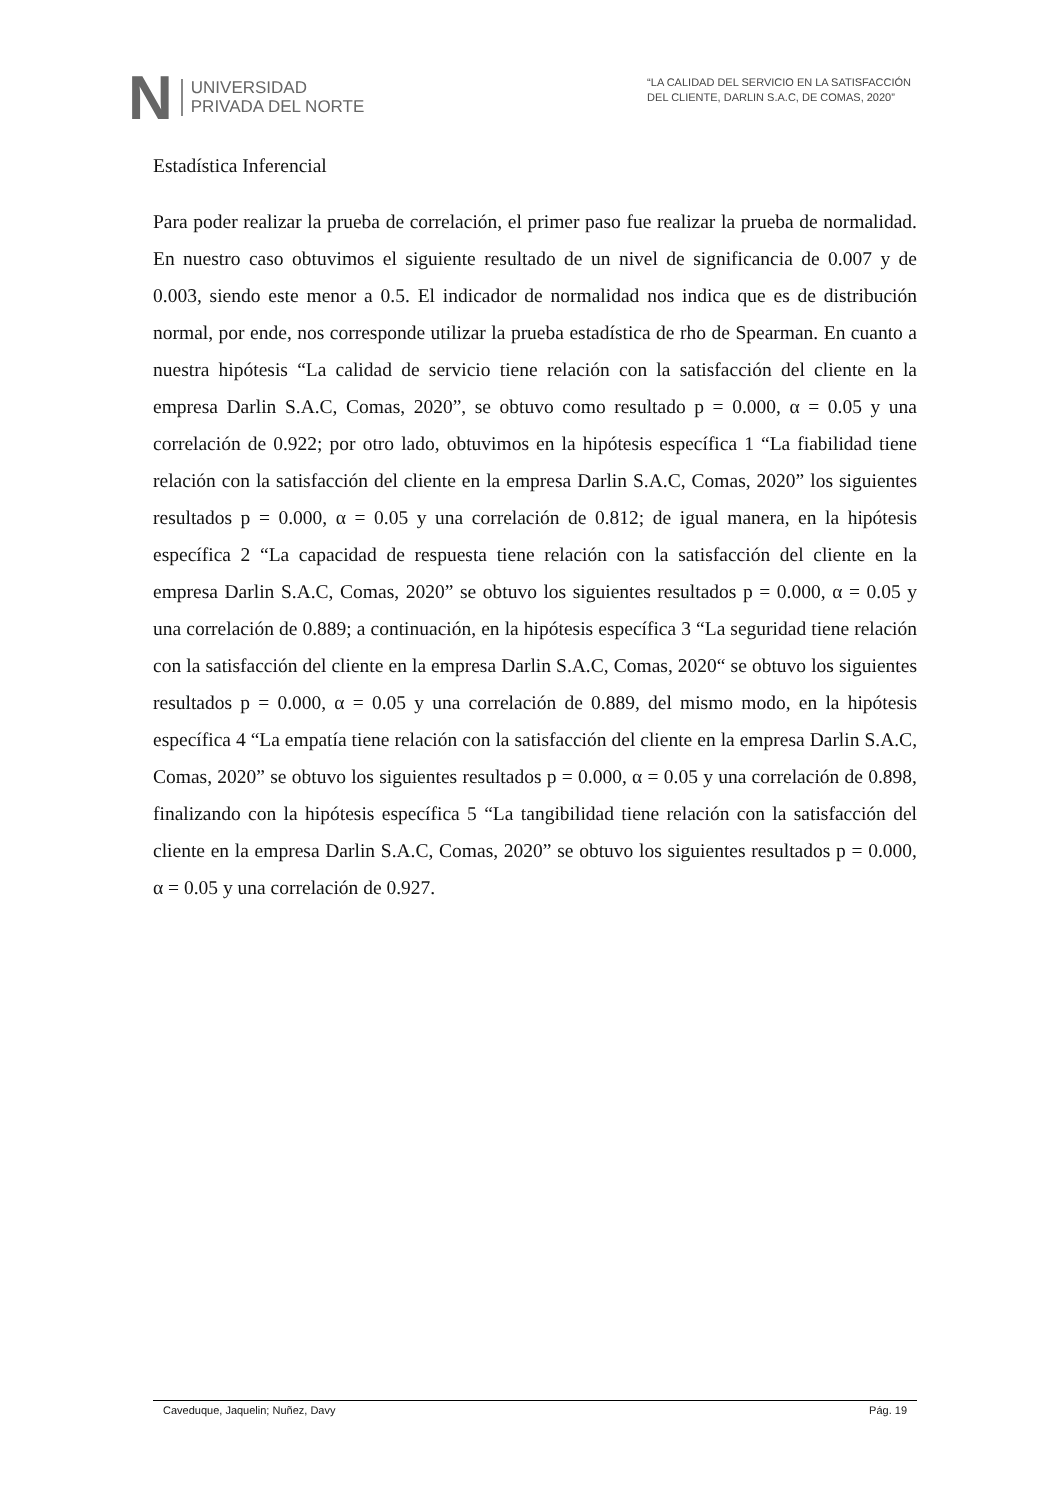N
UNIVERSIDAD
PRIVADA DEL NORTE
“LA CALIDAD DEL SERVICIO EN LA SATISFACCIÓN
DEL CLIENTE, DARLIN S.A.C, DE COMAS, 2020”
Estadística Inferencial
Para poder realizar la prueba de correlación, el primer paso fue realizar la prueba de normalidad. En nuestro caso obtuvimos el siguiente resultado de un nivel de significancia de 0.007 y de 0.003, siendo este menor a 0.5. El indicador de normalidad nos indica que es de distribución normal, por ende, nos corresponde utilizar la prueba estadística de rho de Spearman. En cuanto a nuestra hipótesis “La calidad de servicio tiene relación con la satisfacción del cliente en la empresa Darlin S.A.C, Comas, 2020”, se obtuvo como resultado p = 0.000, α = 0.05 y una correlación de 0.922; por otro lado, obtuvimos en la hipótesis específica 1 “La fiabilidad tiene relación con la satisfacción del cliente en la empresa Darlin S.A.C, Comas, 2020” los siguientes resultados p = 0.000, α = 0.05 y una correlación de 0.812; de igual manera, en la hipótesis específica 2 “La capacidad de respuesta tiene relación con la satisfacción del cliente en la empresa Darlin S.A.C, Comas, 2020” se obtuvo los siguientes resultados p = 0.000, α = 0.05 y una correlación de 0.889; a continuación, en la hipótesis específica 3 “La seguridad tiene relación con la satisfacción del cliente en la empresa Darlin S.A.C, Comas, 2020“ se obtuvo los siguientes resultados p = 0.000, α = 0.05 y una correlación de 0.889, del mismo modo, en la hipótesis específica 4 “La empatía tiene relación con la satisfacción del cliente en la empresa Darlin S.A.C, Comas, 2020” se obtuvo los siguientes resultados p = 0.000, α = 0.05 y una correlación de 0.898, finalizando con la hipótesis específica 5 “La tangibilidad tiene relación con la satisfacción del cliente en la empresa Darlin S.A.C, Comas, 2020” se obtuvo los siguientes resultados p = 0.000, α = 0.05 y una correlación de 0.927.
Caveduque, Jaquelin; Nuñez, Davy Pág. 19